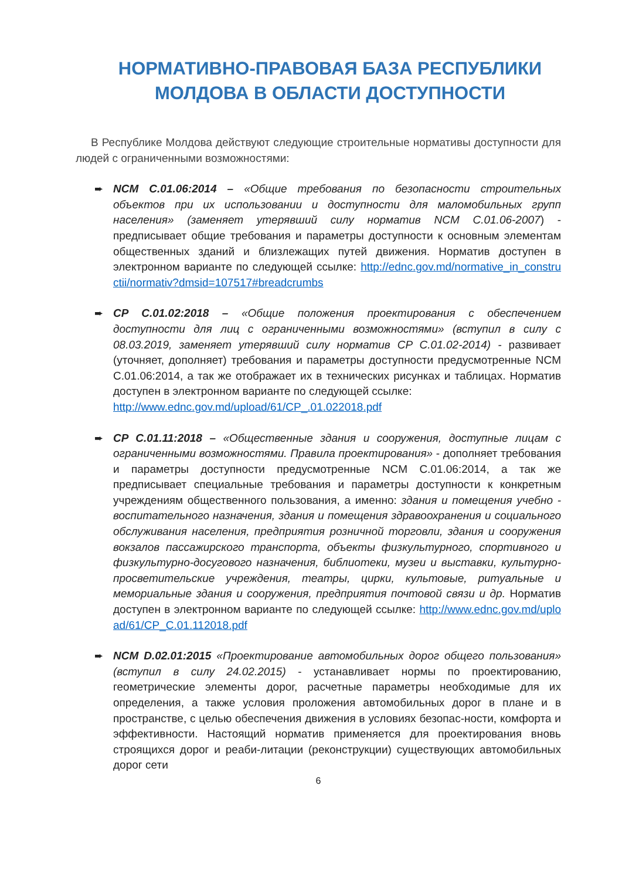НОРМАТИВНО-ПРАВОВАЯ БАЗА РЕСПУБЛИКИ МОЛДОВА В ОБЛАСТИ ДОСТУПНОСТИ
В Республике Молдова действуют следующие строительные нормативы доступности для людей с ограниченными возможностями:
➨ NCM C.01.06:2014 – «Общие требования по безопасности строительных объектов при их использовании и доступности для маломобильных групп населения» (заменяет утерявший силу норматив NCM C.01.06-2007) - предписывает общие требования и параметры доступности к основным элементам общественных зданий и близлежащих путей движения. Норматив доступен в электронном варианте по следующей ссылке: http://ednc.gov.md/normative_in_constructii/normativ?dmsid=107517#breadcrumbs
➨ CP C.01.02:2018 – «Общие положения проектирования с обеспечением доступности для лиц с ограниченными возможностями» (вступил в силу с 08.03.2019, заменяет утерявший силу норматив CP C.01.02-2014) - развивает (уточняет, дополняет) требования и параметры доступности предусмотренные NCM C.01.06:2014, а так же отображает их в технических рисунках и таблицах. Норматив доступен в электронном варианте по следующей ссылке:
http://www.ednc.gov.md/upload/61/CP_.01.022018.pdf
➨ CP C.01.11:2018 – «Общественные здания и сооружения, доступные лицам с ограниченными возможностями. Правила проектирования» - дополняет требования и параметры доступности предусмотренные NCM C.01.06:2014, а так же предписывает специальные требования и параметры доступности к конкретным учреждениям общественного пользования, а именно: здания и помещения учебно - воспитательного назначения, здания и помещения здравоохранения и социального обслуживания населения, предприятия розничной торговли, здания и сооружения вокзалов пассажирского транспорта, объекты физкультурного, спортивного и физкультурно-досугового назначения, библиотеки, музеи и выставки, культурно-просветительские учреждения, театры, цирки, культовые, ритуальные и мемориальные здания и сооружения, предприятия почтовой связи и др. Норматив доступен в электронном варианте по следующей ссылке: http://www.ednc.gov.md/upload/61/CP_C.01.112018.pdf
➨ NCM D.02.01:2015 «Проектирование автомобильных дорог общего пользования» (вступил в силу 24.02.2015) - устанавливает нормы по проектированию, геометрические элементы дорог, расчетные параметры необходимые для их определения, а также условия проложения автомобильных дорог в плане и в пространстве, с целью обеспечения движения в условиях безопас-ности, комфорта и эффективности. Настоящий норматив применяется для проектирования вновь строящихся дорог и реаби-литации (реконструкции) существующих автомобильных дорог сети
6